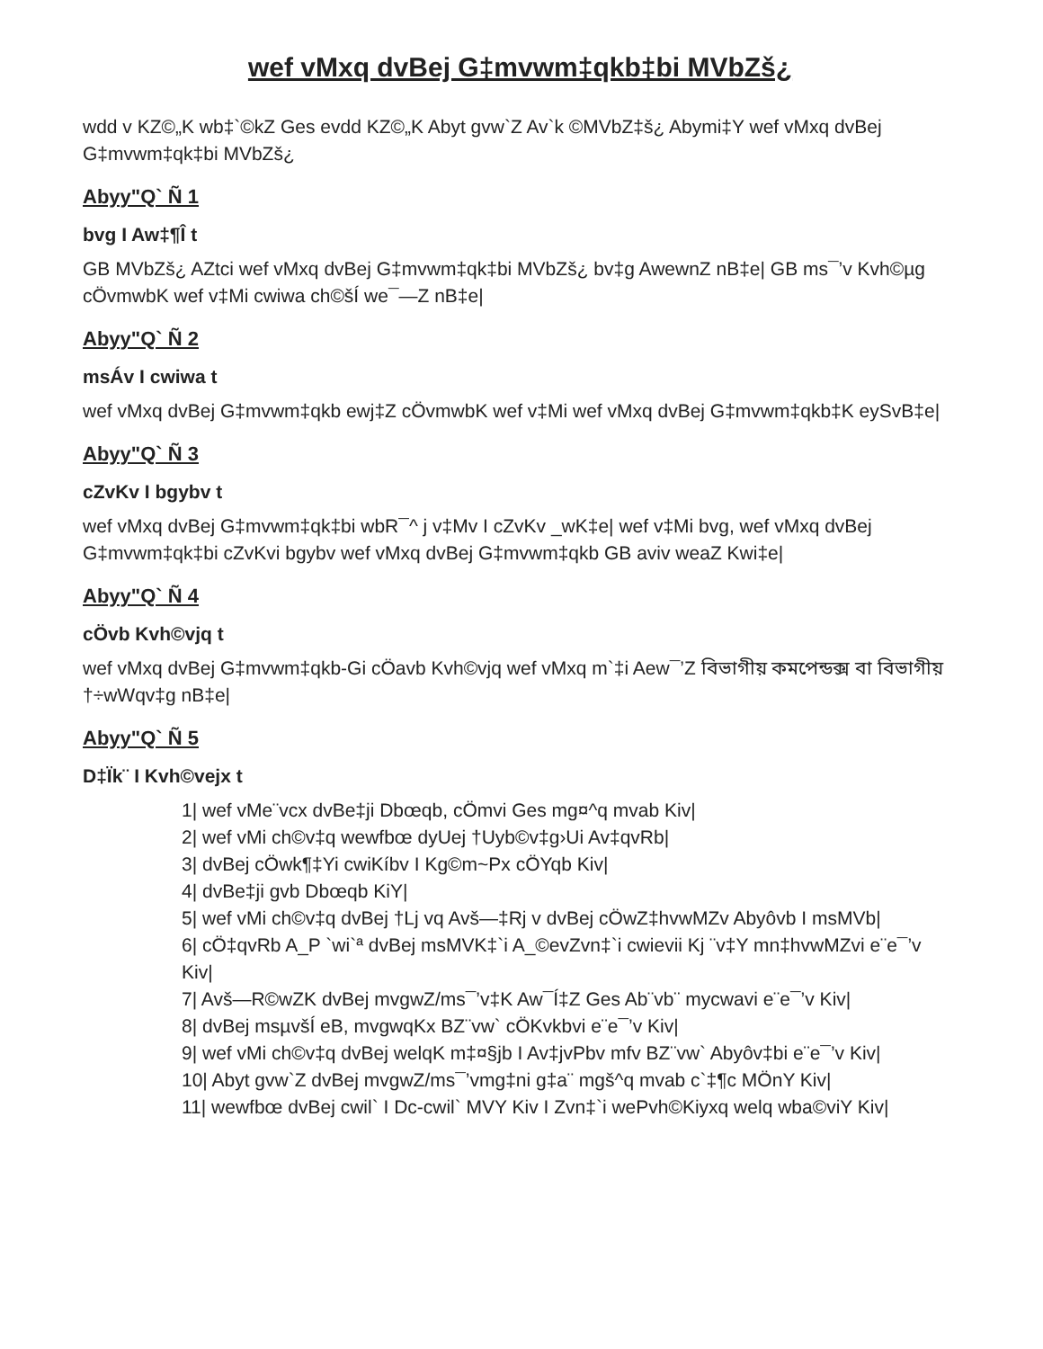wef vMxq dvBej G‡mvwm‡qkb‡bi MVbZš¿
wdd v KZ©„K wb‡`©kZ Ges evdd KZ©„K Abyt gvw`Z Av`k ©MVbZ‡š¿ Abymi‡Y wef vMxq dvBej G‡mvwm‡qk‡bi MVbZš¿
Abyy"Q` Ñ 1
bvg I Aw‡¶Î t
GB MVbZš¿ AZtci wef vMxq dvBej G‡mvwm‡qk‡bi MVbZš¿ bv‡g AwewnZ nB‡e| GB ms¯’v Kvh©µg cÖvmwbK wef v‡Mi cwiwa ch©šÍ we¯—Z nB‡e|
Abyy"Q` Ñ 2
msÁv I cwiwa t
wef vMxq dvBej G‡mvwm‡qkb ewj‡Z cÖvmwbK wef v‡Mi wef vMxq dvBej G‡mvwm‡qkb‡K eySvB‡e|
Abyy"Q` Ñ 3
cZvKv I bgybv t
wef vMxq dvBej G‡mvwm‡qk‡bi wbR¯^ j v‡Mv I cZvKv _wK‡e| wef v‡Mi bvg, wef vMxq dvBej G‡mvwm‡qk‡bi cZvKvi bgybv wef vMxq dvBej G‡mvwm‡qkb GB aviv weaZ Kwi‡e|
Abyy"Q` Ñ 4
cÖvb Kvh©vjq t
wef vMxq dvBej G‡mvwm‡qkb-Gi cÖavb Kvh©vjq wef vMxq m`‡i Aew¯’Z বিভাগীয় কমপেন্ডক্স বা বিভাগীয় †÷wWqv‡g nB‡e|
Abyy"Q` Ñ 5
D‡Ïk¨ I Kvh©vejx t
1| wef vMe¨vcx dvBe‡ji Dbœqb, cÖmvi Ges mg¤^q mvab Kiv|
2| wef vMi ch©v‡q wewfbœ dyUej †Uyb©v‡g›Ui Av‡qvRb|
3| dvBej cÖwk¶‡Yi cwiKíbv I Kg©m~Px cÖYqb Kiv|
4| dvBe‡ji gvb Dbœqb KiY|
5| wef vMi ch©v‡q dvBej †Lj vq Avš—‡Rj v dvBej cÖwZ‡hvwMZv Abyôvb I msMVb|
6| cÖ‡qvRb A_P `wi`ª dvBej msMVK‡`i A_©evZvn‡`i cwievii Kj ¨v‡Y mn‡hvwMZvi e¨e¯’v Kiv|
7| Avš—R©wZK dvBej mvgwZ/ms¯’v‡K Aw¯Í‡Z Ges Ab¨vb¨ mycwavi e¨e¯’v Kiv|
8| dvBej msµvšÍ eB, mvgwqKx BZ¨vw` cÖKvkbvi e¨e¯’v Kiv|
9| wef vMi ch©v‡q dvBej welqK m‡¤§jb I Av‡jvPbv mfv BZ¨vw` Abyôv‡bi e¨e¯’v Kiv|
10| Abyt gvw`Z dvBej mvgwZ/ms¯’vmg‡ni g‡a¨ mgš^q mvab c`‡¶c MÖnY Kiv|
11| wewfbœ dvBej cwil` I Dc-cwil` MVY Kiv I Zvn‡`i wePvh©Kiyxq welq wba©viY Kiv|